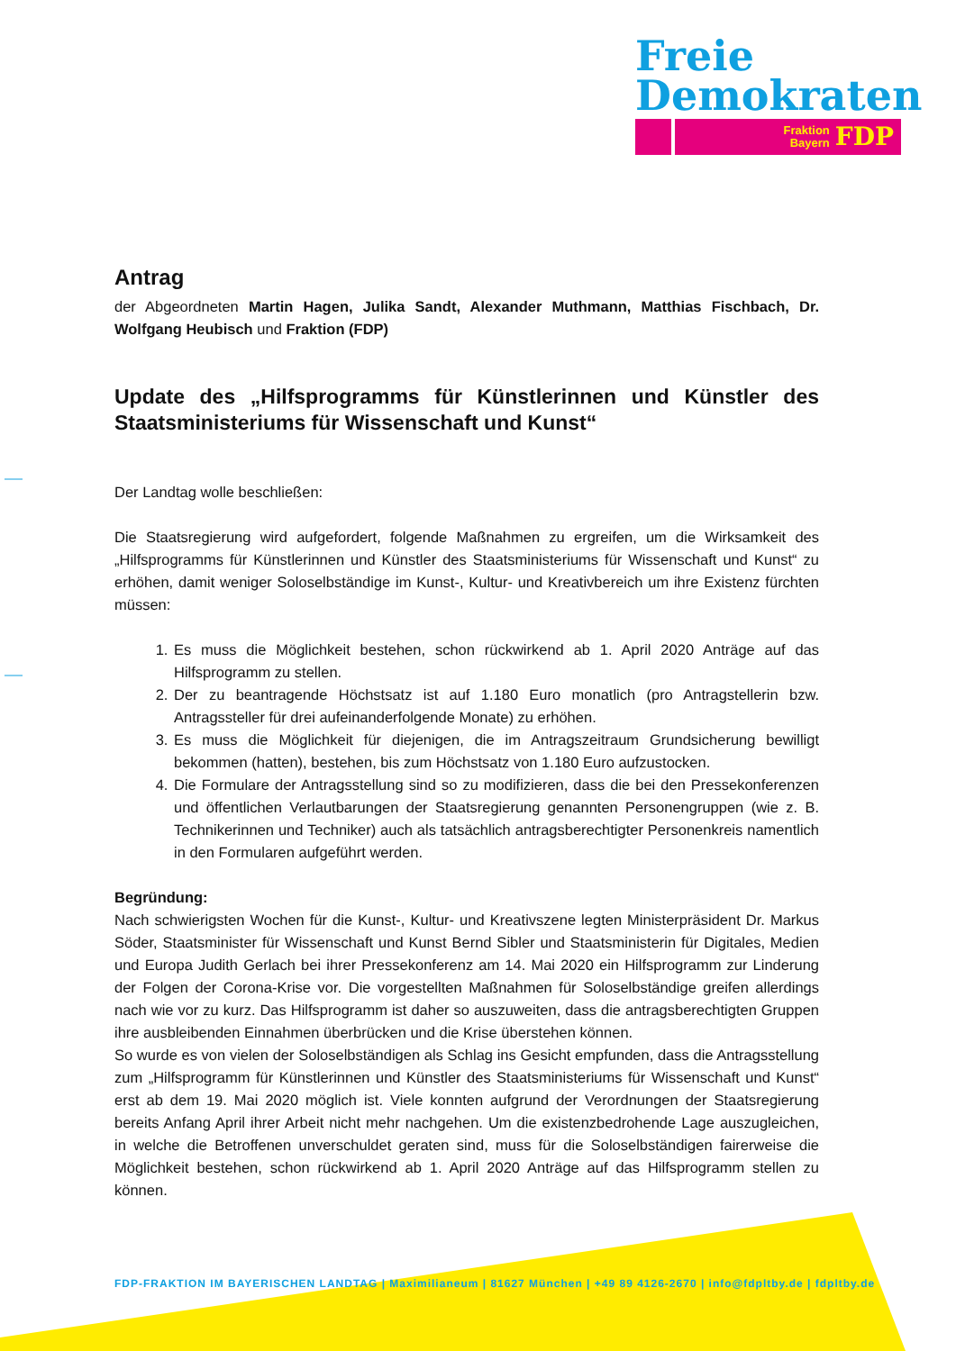Freie
Demokraten
Fraktion
Bayern FDP
Antrag
der Abgeordneten Martin Hagen, Julika Sandt, Alexander Muthmann, Matthias Fischbach, Dr. Wolfgang Heubisch und Fraktion (FDP)
Update des „Hilfsprogramms für Künstlerinnen und Künstler des Staatsministeriums für Wissenschaft und Kunst“
Der Landtag wolle beschließen:
Die Staatsregierung wird aufgefordert, folgende Maßnahmen zu ergreifen, um die Wirksamkeit des „Hilfsprogramms für Künstlerinnen und Künstler des Staatsministeriums für Wissenschaft und Kunst“ zu erhöhen, damit weniger Soloselbständige im Kunst-, Kultur- und Kreativbereich um ihre Existenz fürchten müssen:
1. Es muss die Möglichkeit bestehen, schon rückwirkend ab 1. April 2020 Anträge auf das Hilfsprogramm zu stellen.
2. Der zu beantragende Höchstsatz ist auf 1.180 Euro monatlich (pro Antragstellerin bzw. Antragssteller für drei aufeinanderfolgende Monate) zu erhöhen.
3. Es muss die Möglichkeit für diejenigen, die im Antragszeitraum Grundsicherung bewilligt bekommen (hatten), bestehen, bis zum Höchstsatz von 1.180 Euro aufzustocken.
4. Die Formulare der Antragsstellung sind so zu modifizieren, dass die bei den Pressekonferenzen und öffentlichen Verlautbarungen der Staatsregierung genannten Personengruppen (wie z. B. Technikerinnen und Techniker) auch als tatsächlich antragsberechtigter Personenkreis namentlich in den Formularen aufgeführt werden.
Begründung:
Nach schwierigsten Wochen für die Kunst-, Kultur- und Kreativszene legten Ministerpräsident Dr. Markus Söder, Staatsminister für Wissenschaft und Kunst Bernd Sibler und Staatsministerin für Digitales, Medien und Europa Judith Gerlach bei ihrer Pressekonferenz am 14. Mai 2020 ein Hilfsprogramm zur Linderung der Folgen der Corona-Krise vor. Die vorgestellten Maßnahmen für Soloselbständige greifen allerdings nach wie vor zu kurz. Das Hilfsprogramm ist daher so auszuweiten, dass die antragsberechtigten Gruppen ihre ausbleibenden Einnahmen überbrücken und die Krise überstehen können.
So wurde es von vielen der Soloselbständigen als Schlag ins Gesicht empfunden, dass die Antragsstellung zum „Hilfsprogramm für Künstlerinnen und Künstler des Staatsministeriums für Wissenschaft und Kunst“ erst ab dem 19. Mai 2020 möglich ist. Viele konnten aufgrund der Verordnungen der Staatsregierung bereits Anfang April ihrer Arbeit nicht mehr nachgehen. Um die existenzbedrohende Lage auszugleichen, in welche die Betroffenen unverschuldet geraten sind, muss für die Soloselbständigen fairerweise die Möglichkeit bestehen, schon rückwirkend ab 1. April 2020 Anträge auf das Hilfsprogramm stellen zu können.
FDP-FRAKTION IM BAYERISCHEN LANDTAG | Maximilianeum | 81627 München | +49 89 4126-2670 | info@fdpltby.de | fdpltby.de